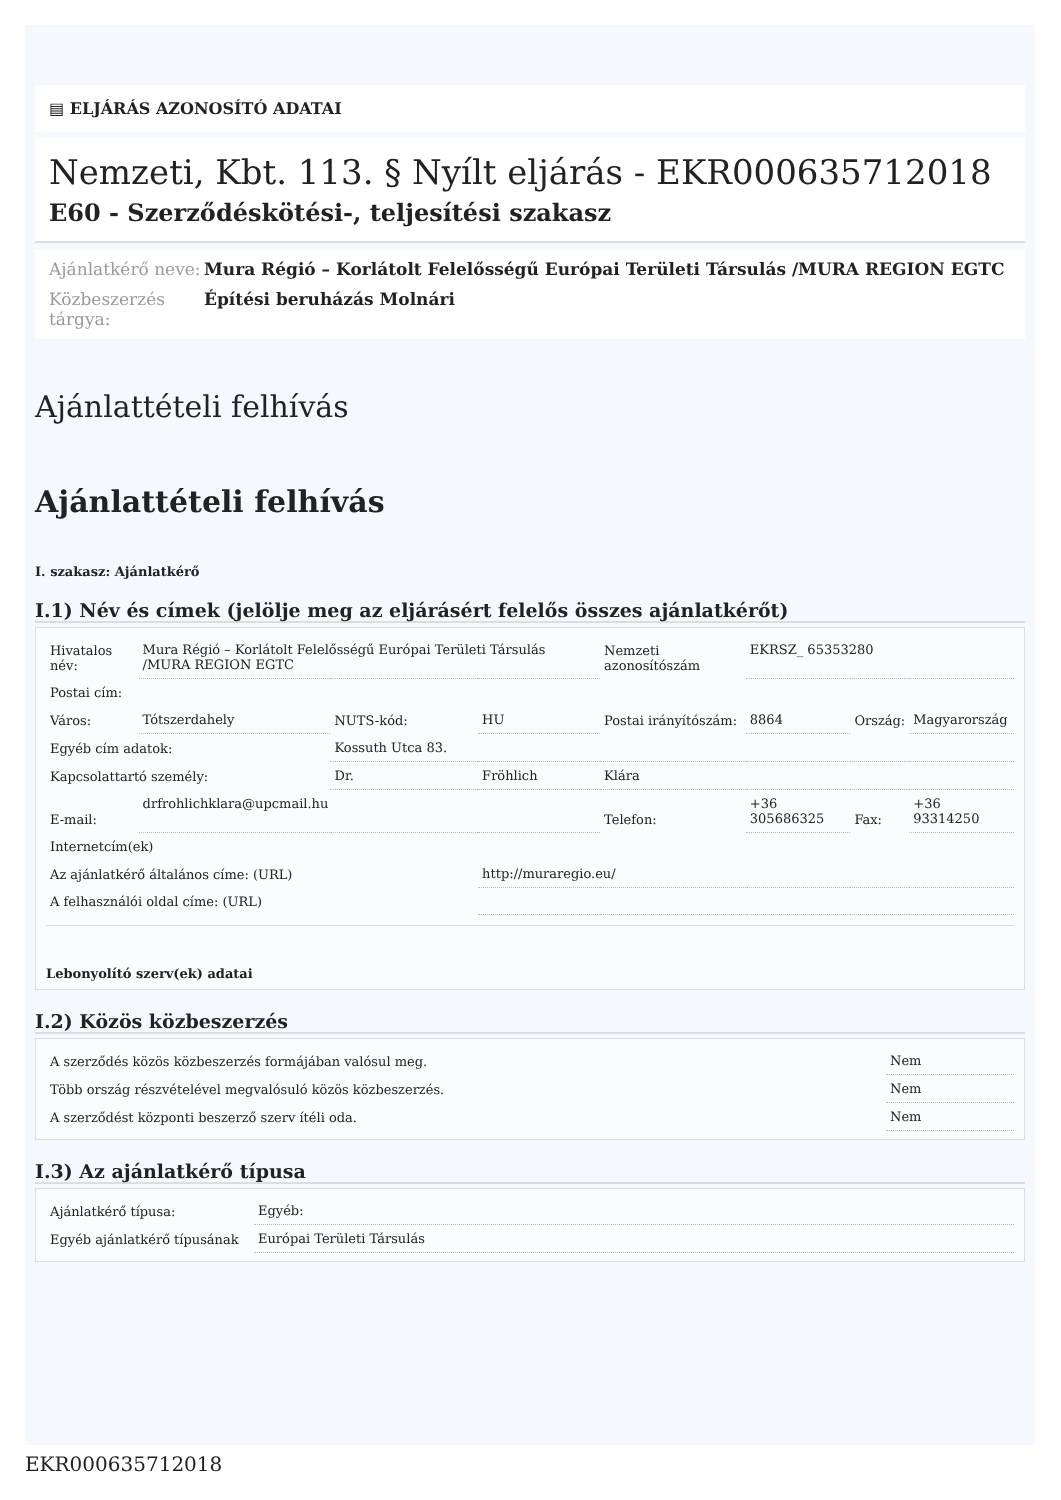▤ ELJÁRÁS AZONOSÍTÓ ADATAI
Nemzeti, Kbt. 113. § Nyílt eljárás - EKR000635712018
E60 - Szerződéskötési-, teljesítési szakasz
Ajánlatkérő neve:
Mura Régió – Korlátolt Felelősségű Európai Területi Társulás /MURA REGION EGTC
Közbeszerzés tárgya:
Építési beruházás Molnári
Ajánlattételi felhívás
Ajánlattételi felhívás
I. szakasz: Ajánlatkérő
I.1) Név és címek (jelölje meg az eljárásért felelős összes ajánlatkérőt)
| Hivatalos név: | Mura Régió – Korlátolt Felelősségű Európai Területi Társulás /MURA REGION EGTC | | | Nemzeti azonosítószám | EKRSZ_ 65353280 | | |
| Postai cím: | | | | | | | |
| Város: | Tótszerdahely | NUTS-kód: | HU | Postai irányítószám: | 8864 | Ország: | Magyarország |
| Egyéb cím adatok: | | Kossuth Utca 83. | | | | | |
| Kapcsolattartó személy: | | Dr. | Fröhlich | Klára | | | |
| E-mail: | drfrohlichklara@upcmail.hu | | | Telefon: | +36 305686325 | Fax: | +36 93314250 |
| Internetcím(ek) | | | | | | | |
| Az ajánlatkérő általános címe: (URL) | | | http://muraregio.eu/ | | | | |
| A felhasználói oldal címe: (URL) | | | | | | | |
Lebonyolító szerv(ek) adatai
I.2) Közös közbeszerzés
| A szerződés közös közbeszerzés formájában valósul meg. | Nem |
| Több ország részvételével megvalósuló közös közbeszerzés. | Nem |
| A szerződést központi beszerző szerv ítéli oda. | Nem |
I.3) Az ajánlatkérő típusa
| Ajánlatkérő típusa: | Egyéb: |
| Egyéb ajánlatkérő típusának | Európai Területi Társulás |
EKR000635712018